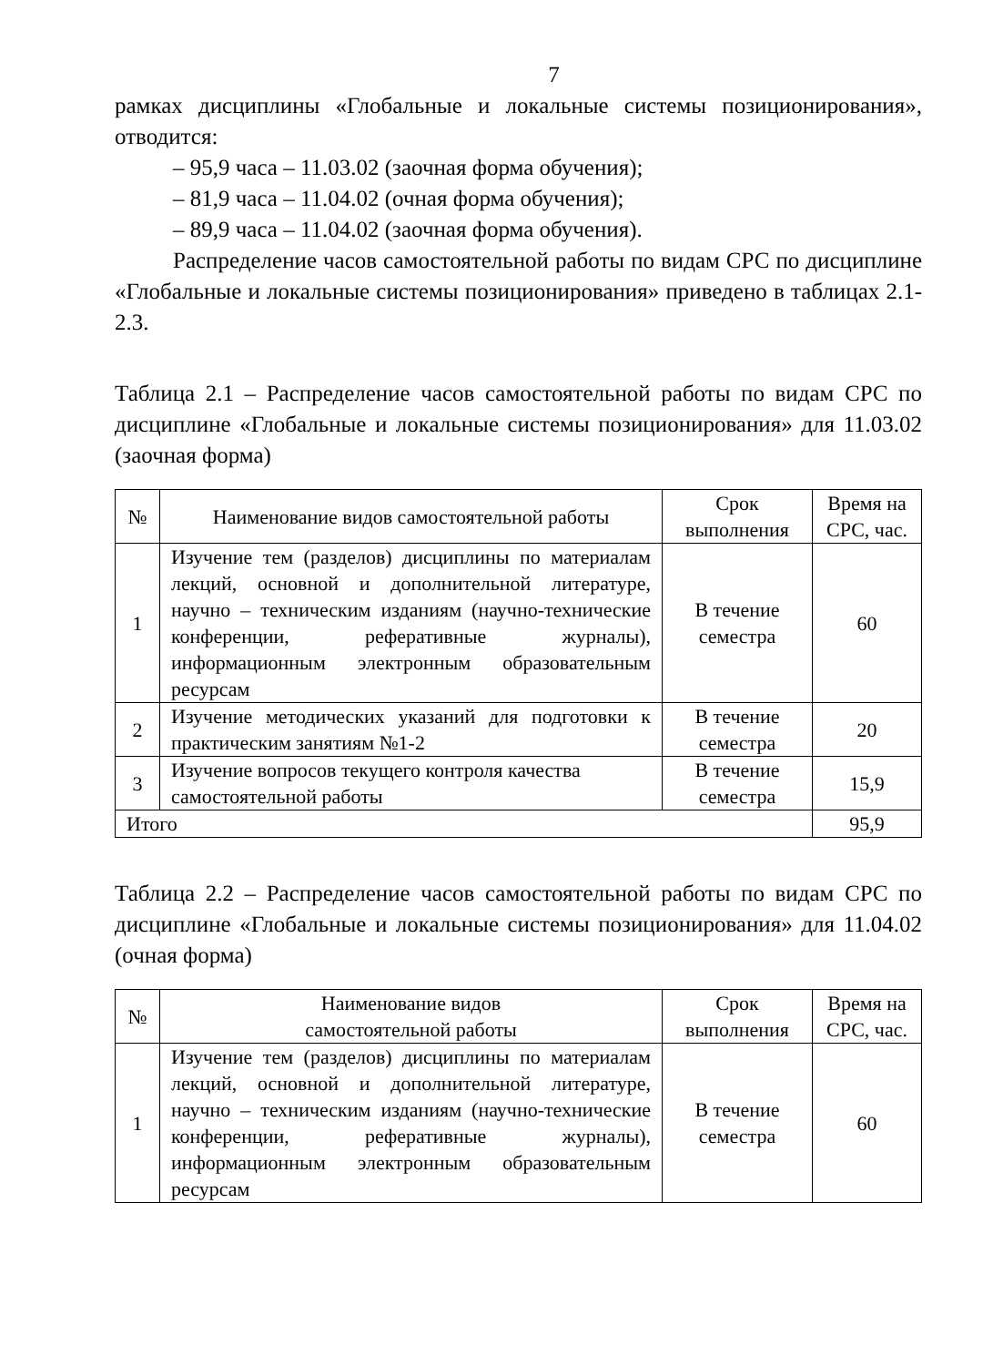7
рамках дисциплины «Глобальные и локальные системы позиционирования», отводится:
– 95,9 часа – 11.03.02 (заочная форма обучения);
– 81,9 часа – 11.04.02 (очная форма обучения);
– 89,9 часа – 11.04.02 (заочная форма обучения).
Распределение часов самостоятельной работы по видам СРС по дисциплине «Глобальные и локальные системы позиционирования» приведено в таблицах 2.1-2.3.
Таблица 2.1 – Распределение часов самостоятельной работы по видам СРС по дисциплине «Глобальные и локальные системы позиционирования» для 11.03.02 (заочная форма)
| № | Наименование видов самостоятельной работы | Срок выполнения | Время на СРС, час. |
| --- | --- | --- | --- |
| 1 | Изучение тем (разделов) дисциплины по материалам лекций, основной и дополнительной литературе, научно – техническим изданиям (научно-технические конференции, реферативные журналы), информационным электронным образовательным ресурсам | В течение семестра | 60 |
| 2 | Изучение методических указаний для подготовки к практическим занятиям №1-2 | В течение семестра | 20 |
| 3 | Изучение вопросов текущего контроля качества самостоятельной работы | В течение семестра | 15,9 |
| Итого | | | 95,9 |
Таблица 2.2 – Распределение часов самостоятельной работы по видам СРС по дисциплине «Глобальные и локальные системы позиционирования» для 11.04.02 (очная форма)
| № | Наименование видов самостоятельной работы | Срок выполнения | Время на СРС, час. |
| --- | --- | --- | --- |
| 1 | Изучение тем (разделов) дисциплины по материалам лекций, основной и дополнительной литературе, научно – техническим изданиям (научно-технические конференции, реферативные журналы), информационным электронным образовательным ресурсам | В течение семестра | 60 |